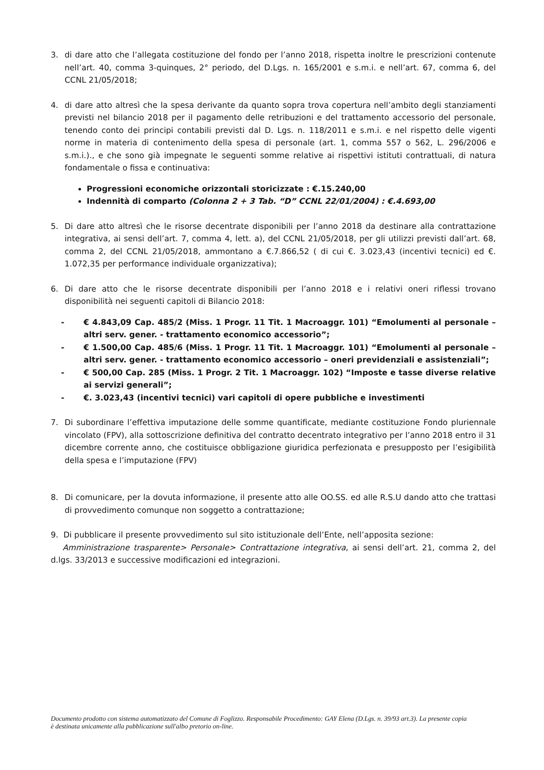3. di dare atto che l’allegata costituzione del fondo per l’anno 2018, rispetta inoltre le prescrizioni contenute nell’art. 40, comma 3-quinques, 2° periodo, del D.Lgs. n. 165/2001 e s.m.i. e nell’art. 67, comma 6, del CCNL 21/05/2018;
4. di dare atto altresì che la spesa derivante da quanto sopra trova copertura nell’ambito degli stanziamenti previsti nel bilancio 2018 per il pagamento delle retribuzioni e del trattamento accessorio del personale, tenendo conto dei principi contabili previsti dal D. Lgs. n. 118/2011 e s.m.i. e nel rispetto delle vigenti norme in materia di contenimento della spesa di personale (art. 1, comma 557 o 562, L. 296/2006 e s.m.i.)., e che sono già impegnate le seguenti somme relative ai rispettivi istituti contrattuali, di natura fondamentale o fissa e continuativa:
Progressioni economiche orizzontali storicizzate : €.15.240,00
Indennità di comparto (Colonna 2 + 3 Tab. “D” CCNL 22/01/2004) : €.4.693,00
5. Di dare atto altresì che le risorse decentrate disponibili per l’anno 2018 da destinare alla contrattazione integrativa, ai sensi dell’art. 7, comma 4, lett. a), del CCNL 21/05/2018, per gli utilizzi previsti dall’art. 68, comma 2, del CCNL 21/05/2018, ammontano a €.7.866,52 ( di cui €. 3.023,43 (incentivi tecnici) ed €. 1.072,35 per performance individuale organizzativa);
6. Di dare atto che le risorse decentrate disponibili per l’anno 2018 e i relativi oneri riflessi trovano disponibilità nei seguenti capitoli di Bilancio 2018:
- € 4.843,09 Cap. 485/2 (Miss. 1 Progr. 11 Tit. 1 Macroaggr. 101) “Emolumenti al personale – altri serv. gener. - trattamento economico accessorio”;
- € 1.500,00 Cap. 485/6 (Miss. 1 Progr. 11 Tit. 1 Macroaggr. 101) “Emolumenti al personale – altri serv. gener. - trattamento economico accessorio – oneri previdenziali e assistenziali”;
- € 500,00 Cap. 285 (Miss. 1 Progr. 2 Tit. 1 Macroaggr. 102) “Imposte e tasse diverse relative ai servizi generali”;
- €. 3.023,43 (incentivi tecnici) vari capitoli di opere pubbliche e investimenti
7. Di subordinare l’effettiva imputazione delle somme quantificate, mediante costituzione Fondo pluriennale vincolato (FPV), alla sottoscrizione definitiva del contratto decentrato integrativo per l’anno 2018 entro il 31 dicembre corrente anno, che costituisce obbligazione giuridica perfezionata e presupposto per l’esigibilità della spesa e l’imputazione (FPV)
8. Di comunicare, per la dovuta informazione, il presente atto alle OO.SS. ed alle R.S.U dando atto che trattasi di provvedimento comunque non soggetto a contrattazione;
9. Di pubblicare il presente provvedimento sul sito istituzionale dell’Ente, nell’apposita sezione:
Amministrazione trasparente> Personale> Contrattazione integrativa, ai sensi dell’art. 21, comma 2, del d.lgs. 33/2013 e successive modificazioni ed integrazioni.
Documento prodotto con sistema automatizzato del Comune di Foglizzo. Responsabile Procedimento: GAY Elena (D.Lgs. n. 39/93 art.3). La presente copia è destinata unicamente alla pubblicazione sull'albo pretorio on-line.